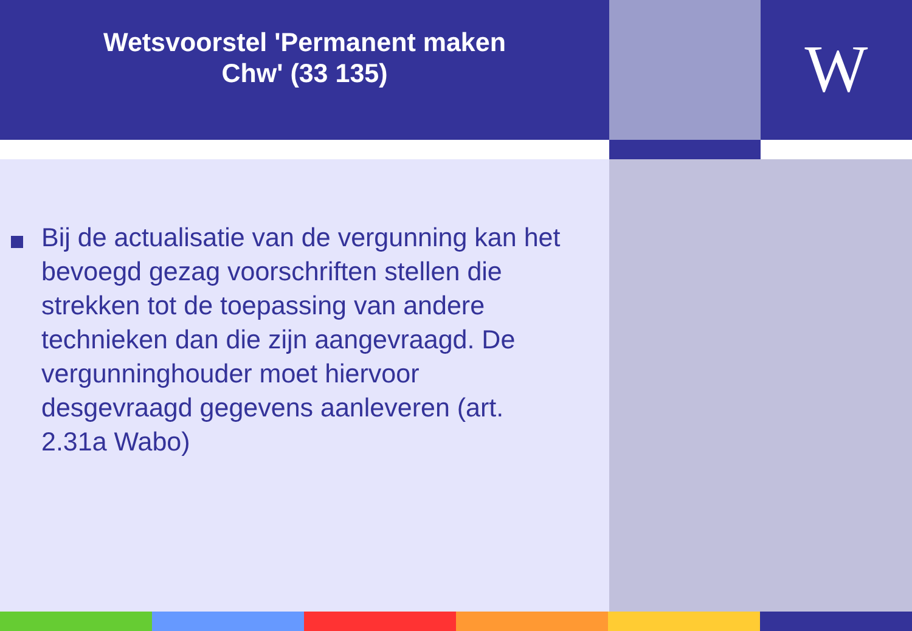Wetsvoorstel 'Permanent maken
Chw' (33 135)
W
Bij de actualisatie van de vergunning kan het bevoegd gezag voorschriften stellen die strekken tot de toepassing van andere technieken dan die zijn aangevraagd. De vergunninghouder moet hiervoor desgevraagd gegevens aanleveren (art. 2.31a Wabo)